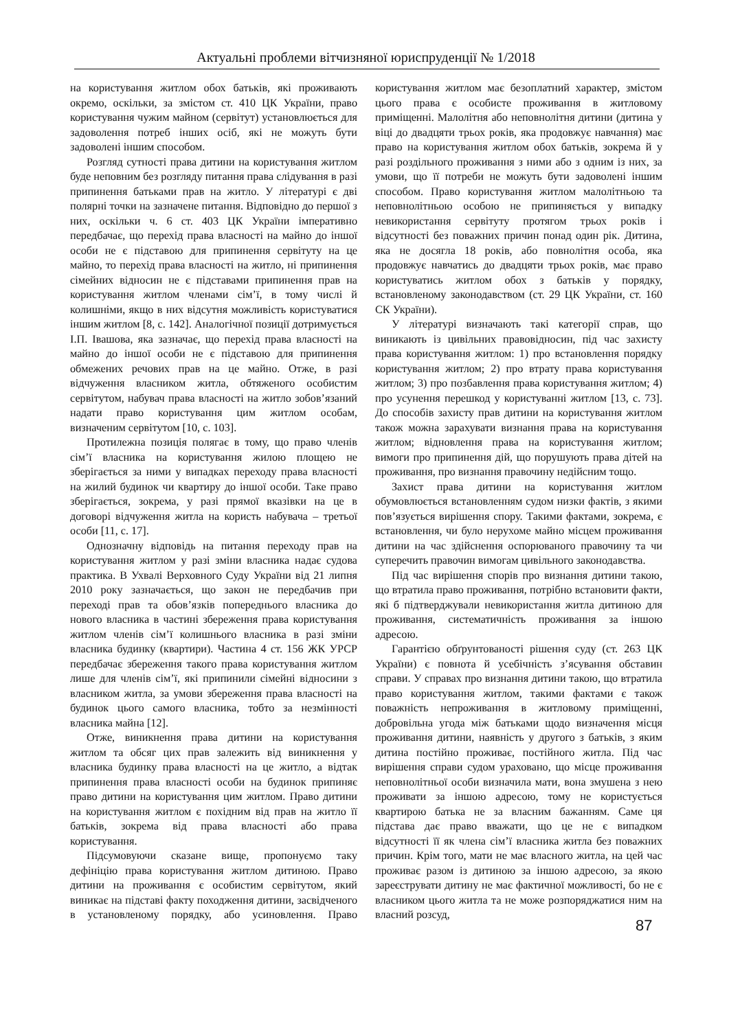Актуальні проблеми вітчизняної юриспруденції № 1/2018
на користування житлом обох батьків, які проживають окремо, оскільки, за змістом ст. 410 ЦК України, право користування чужим майном (сервітут) установлюється для задоволення потреб інших осіб, які не можуть бути задоволені іншим способом.
Розгляд сутності права дитини на користування житлом буде неповним без розгляду питання права слідування в разі припинення батьками прав на житло. У літературі є дві полярні точки на зазначене питання. Відповідно до першої з них, оскільки ч. 6 ст. 403 ЦК України імперативно передбачає, що перехід права власності на майно до іншої особи не є підставою для припинення сервітуту на це майно, то перехід права власності на житло, ні припинення сімейних відносин не є підставами припинення прав на користування житлом членами сім’ї, в тому числі й колишніми, якщо в них відсутня можливість користуватися іншим житлом [8, с. 142]. Аналогічної позиції дотримується І.П. Івашова, яка зазначає, що перехід права власності на майно до іншої особи не є підставою для припинення обмежених речових прав на це майно. Отже, в разі відчуження власником житла, обтяженого особистим сервітутом, набувач права власності на житло зобов’язаний надати право користування цим житлом особам, визначеним сервітутом [10, с. 103].
Протилежна позиція полягає в тому, що право членів сім’ї власника на користування жилою площею не зберігається за ними у випадках переходу права власності на жилий будинок чи квартиру до іншої особи. Таке право зберігається, зокрема, у разі прямої вказівки на це в договорі відчуження житла на користь набувача – третьої особи [11, с. 17].
Однозначну відповідь на питання переходу прав на користування житлом у разі зміни власника надає судова практика. В Ухвалі Верховного Суду України від 21 липня 2010 року зазначається, що закон не передбачив при переході прав та обов’язків попереднього власника до нового власника в частині збереження права користування житлом членів сім’ї колишнього власника в разі зміни власника будинку (квартири). Частина 4 ст. 156 ЖК УРСР передбачає збереження такого права користування житлом лише для членів сім’ї, які припинили сімейні відносини з власником житла, за умови збереження права власності на будинок цього самого власника, тобто за незмінності власника майна [12].
Отже, виникнення права дитини на користування житлом та обсяг цих прав залежить від виникнення у власника будинку права власності на це житло, а відтак припинення права власності особи на будинок припиняє право дитини на користування цим житлом. Право дитини на користування житлом є похідним від прав на житло її батьків, зокрема від права власності або права користування.
Підсумовуючи сказане вище, пропонуємо таку дефініцію права користування житлом дитиною. Право дитини на проживання є особистим сервітутом, який виникає на підставі факту походження дитини, засвідченого в установленому порядку, або усиновлення. Право користування житлом має безоплатний характер, змістом цього права є особисте проживання в житловому приміщенні. Малолітня або неповнолітня дитини (дитина у віці до двадцяти трьох років, яка продовжує навчання) має право на користування житлом обох батьків, зокрема й у разі роздільного проживання з ними або з одним із них, за умови, що її потреби не можуть бути задоволені іншим способом. Право користування житлом малолітньою та неповнолітньою особою не припиняється у випадку невикористання сервітуту протягом трьох років і відсутності без поважних причин понад один рік. Дитина, яка не досягла 18 років, або повнолітня особа, яка продовжує навчатись до двадцяти трьох років, має право користуватись житлом обох з батьків у порядку, встановленому законодавством (ст. 29 ЦК України, ст. 160 СК України).
У літературі визначають такі категорії справ, що виникають із цивільних правовідносин, під час захисту права користування житлом: 1) про встановлення порядку користування житлом; 2) про втрату права користування житлом; 3) про позбавлення права користування житлом; 4) про усунення перешкод у користуванні житлом [13, с. 73]. До способів захисту прав дитини на користування житлом також можна зарахувати визнання права на користування житлом; відновлення права на користування житлом; вимоги про припинення дій, що порушують права дітей на проживання, про визнання правочину недійсним тощо.
Захист права дитини на користування житлом обумовлюється встановленням судом низки фактів, з якими пов’язується вирішення спору. Такими фактами, зокрема, є встановлення, чи було нерухоме майно місцем проживання дитини на час здійснення оспорюваного правочину та чи суперечить правочин вимогам цивільного законодавства.
Під час вирішення спорів про визнання дитини такою, що втратила право проживання, потрібно встановити факти, які б підтверджували невикористання житла дитиною для проживання, систематичність проживання за іншою адресою.
Гарантією обґрунтованості рішення суду (ст. 263 ЦК України) є повнота й усебічність з’ясування обставин справи. У справах про визнання дитини такою, що втратила право користування житлом, такими фактами є також поважність непроживання в житловому приміщенні, добровільна угода між батьками щодо визначення місця проживання дитини, наявність у другого з батьків, з яким дитина постійно проживає, постійного житла. Під час вирішення справи судом ураховано, що місце проживання неповнолітньої особи визначила мати, вона змушена з нею проживати за іншою адресою, тому не користується квартирою батька не за власним бажанням. Саме ця підстава дає право вважати, що це не є випадком відсутності її як члена сім’ї власника житла без поважних причин. Крім того, мати не має власного житла, на цей час проживає разом із дитиною за іншою адресою, за якою зареєструвати дитину не має фактичної можливості, бо не є власником цього житла та не може розпоряджатися ним на власний розсуд,
87